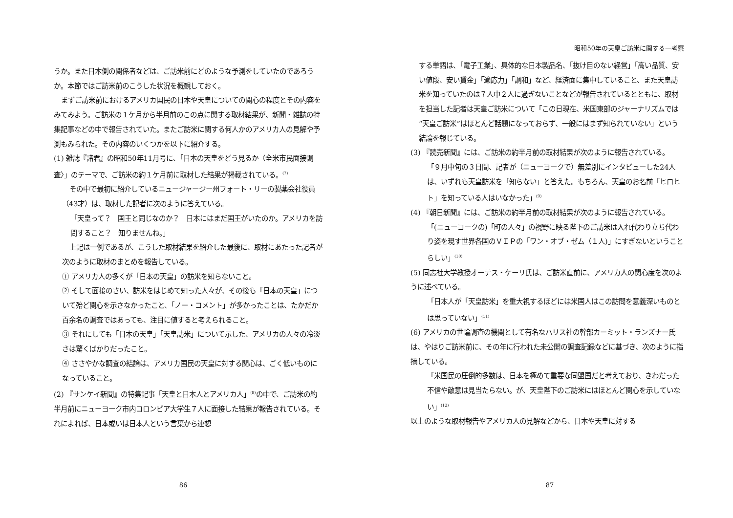うか。また日本側の関係者などは、ご訪米前にどのような予測をしていたのであろうか。本節ではご訪米前のこうした状況を概観しておく。
まずご訪米前におけるアメリカ国民の日本や天皇についての関心の程度とその内容をみてみよう。ご訪米の１ケ月から半月前のこの点に関する取材結果が、新聞・雑誌の特集記事などの中で報告されていた。またご訪米に関する何人かのアメリカ人の見解や予測もみられた。その内容のいくつかを以下に紹介する。
(1) 雑誌『諸君』の昭和50年11月号に、「日本の天皇をどう見るか〈全米市民面接調査〉」のテーマで、ご訪米の約１ケ月前に取材した結果が掲載されている。<sup>(7)</sup>
その中で最初に紹介しているニュージャージー州フォート・リーの製薬会社役員（43才）は、取材した記者に次のように答えている。
「天皇って？　国王と同じなのか？　日本にはまだ国王がいたのか。アメリカを訪問すること？　知りませんね。」
上記は一例であるが、こうした取材結果を紹介した最後に、取材にあたった記者が次のように取材のまとめを報告している。
① アメリカ人の多くが「日本の天皇」の訪米を知らないこと。
② そして面接のさい、訪米をはじめて知った人々が、その後も「日本の天皇」について殆ど関心を示さなかったこと、「ノー・コメント」が多かったことは、たかだか百余名の調査ではあっても、注目に値すると考えられること。
③ それにしても「日本の天皇」「天皇訪米」について示した、アメリカの人々の冷淡さは驚くばかりだったこと。
④ ささやかな調査の結論は、アメリカ国民の天皇に対する関心は、ごく低いものになっていること。
(2) 『サンケイ新聞』の特集記事「天皇と日本人とアメリカ人」<sup>(8)</sup>の中で、ご訪米の約半月前にニューヨーク市内コロンビア大学生７人に面接した結果が報告されている。それによれば、日本或いは日本人という言葉から連想
86
昭和50年の天皇ご訪米に関する一考察
する単語は、「電子工業」、具体的な日本製品名、「抜け目のない経営」「高い品質、安い値段、安い賃金」「適応力」「調和」など、経済面に集中していること、また天皇訪米を知っていたのは７人中２人に過ぎないことなどが報告されているとともに、取材を担当した記者は天皇ご訪米について「この日現在、米国東部のジャーナリズムでは“天皇ご訪米”はほとんど話題になっておらず、一般にはまず知られていない」という結論を報じている。
(3) 『読売新聞』には、ご訪米の約半月前の取材結果が次のように報告されている。
「９月中旬の３日間、記者が（ニューヨークで）無差別にインタビューした24人は、いずれも天皇訪米を「知らない」と答えた。もちろん、天皇のお名前「ヒロヒト」を知っている人はいなかった」<sup>(9)</sup>
(4) 『朝日新聞』には、ご訪米の約半月前の取材結果が次のように報告されている。
「(ニューヨークの)「町の人々」の視野に映る陛下のご訪米は入れ代わり立ち代わり姿を現す世界各国のＶＩＰの「ワン・オブ・ゼム（１人)」にすぎないということらしい」<sup>(10)</sup>
(5) 同志社大学教授オーテス・ケーリ氏は、ご訪米直前に、アメリカ人の関心度を次のように述べている。
「日本人が「天皇訪米」を重大視するほどには米国人はこの訪問を意義深いものとは思っていない」<sup>(11)</sup>
(6) アメリカの世論調査の機関として有名なハリス社の幹部カーミット・ランズナー氏は、やはりご訪米前に、その年に行われた未公開の調査記録などに基づき、次のように指摘している。
「米国民の圧倒的多数は、日本を極めて重要な同盟国だと考えており、きわだった不信や敵意は見当たらない。が、天皇陛下のご訪米にはほとんど関心を示していない」<sup>(12)</sup>
以上のような取材報告やアメリカ人の見解などから、日本や天皇に対する
87